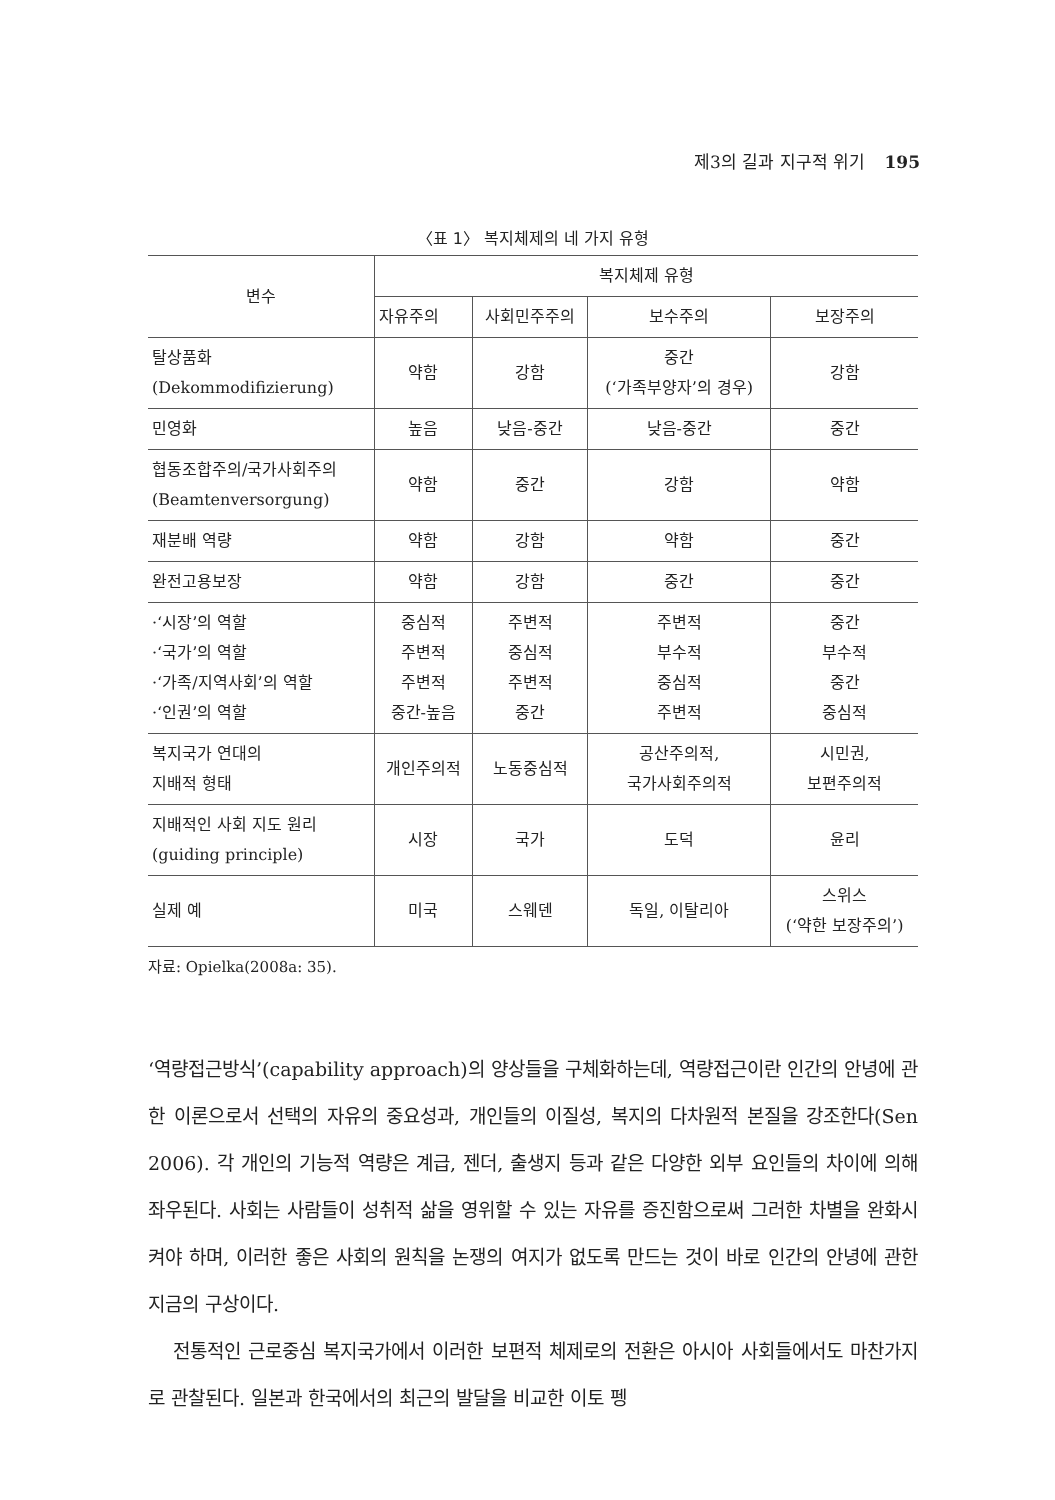제3의 길과 지구적 위기 195
〈표 1〉 복지체제의 네 가지 유형
| 변수 | 복지체제 유형 | | | |
| --- | --- | --- | --- | --- |
| | 자유주의 | 사회민주주의 | 보수주의 | 보장주의 |
| 탈상품화 (Dekommodifizierung) | 약함 | 강함 | 중간 (‘가족부양자’의 경우) | 강함 |
| 민영화 | 높음 | 낮음-중간 | 낮음-중간 | 중간 |
| 협동조합주의/국가사회주의 (Beamtenversorgung) | 약함 | 중간 | 강함 | 약함 |
| 재분배 역량 | 약함 | 강함 | 약함 | 중간 |
| 완전고용보장 | 약함 | 강함 | 중간 | 중간 |
| ·‘시장’의 역할 ·‘국가’의 역할 ·‘가족/지역사회’의 역할 ·‘인권’의 역할 | 중심적 주변적 주변적 중간-높음 | 주변적 중심적 주변적 중간 | 주변적 부수적 중심적 주변적 | 중간 부수적 중간 중심적 |
| 복지국가 연대의 지배적 형태 | 개인주의적 | 노동중심적 | 공산주의적, 국가사회주의적 | 시민권, 보편주의적 |
| 지배적인 사회 지도 원리 (guiding principle) | 시장 | 국가 | 도덕 | 윤리 |
| 실제 예 | 미국 | 스웨덴 | 독일, 이탈리아 | 스위스 (‘약한 보장주의’) |
자료: Opielka(2008a: 35).
‘역량접근방식’(capability approach)의 양상들을 구체화하는데, 역량접근이란 인간의 안녕에 관한 이론으로서 선택의 자유의 중요성과, 개인들의 이질성, 복지의 다차원적 본질을 강조한다(Sen 2006). 각 개인의 기능적 역량은 계급, 젠더, 출생지 등과 같은 다양한 외부 요인들의 차이에 의해 좌우된다. 사회는 사람들이 성취적 삶을 영위할 수 있는 자유를 증진함으로써 그러한 차별을 완화시켜야 하며, 이러한 좋은 사회의 원칙을 논쟁의 여지가 없도록 만드는 것이 바로 인간의 안녕에 관한 지금의 구상이다.
전통적인 근로중심 복지국가에서 이러한 보편적 체제로의 전환은 아시아 사회들에서도 마찬가지로 관찰된다. 일본과 한국에서의 최근의 발달을 비교한 이토 펭